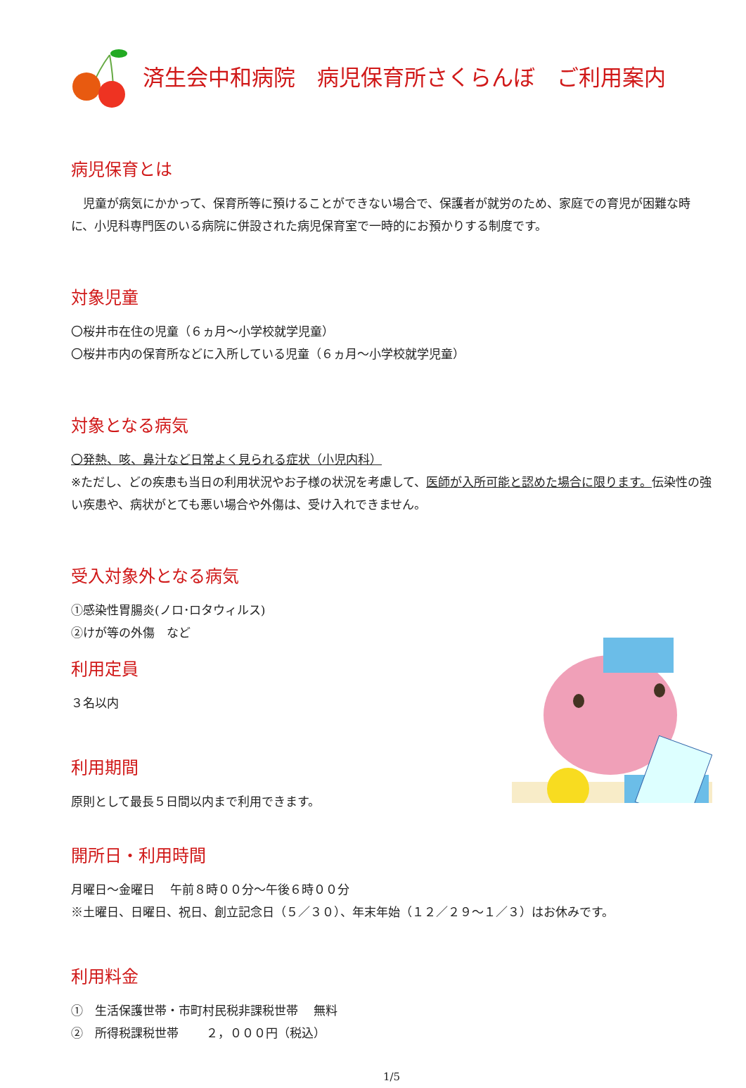済生会中和病院　病児保育所さくらんぼ　ご利用案内
病児保育とは
　児童が病気にかかって、保育所等に預けることができない場合で、保護者が就労のため、家庭での育児が困難な時に、小児科専門医のいる病院に併設された病児保育室で一時的にお預かりする制度です。
対象児童
〇桜井市在住の児童（６ヵ月～小学校就学児童）
〇桜井市内の保育所などに入所している児童（６ヵ月～小学校就学児童）
対象となる病気
〇発熱、咳、鼻汁など日常よく見られる症状（小児内科）
※ただし、どの疾患も当日の利用状況やお子様の状況を考慮して、医師が入所可能と認めた場合に限ります。伝染性の強い疾患や、病状がとても悪い場合や外傷は、受け入れできません。
受入対象外となる病気
①感染性胃腸炎(ノロ･ロタウィルス)
②けが等の外傷　など
利用定員
３名以内
利用期間
原則として最長５日間以内まで利用できます。
開所日・利用時間
月曜日～金曜日　 午前８時００分～午後６時００分
※土曜日、日曜日、祝日、創立記念日（５／３０）、年末年始（１２／２９～１／３）はお休みです。
利用料金
①　生活保護世帯・市町村民税非課税世帯　 無料
②　所得税課税世帯　　 ２，０００円（税込）
1/5